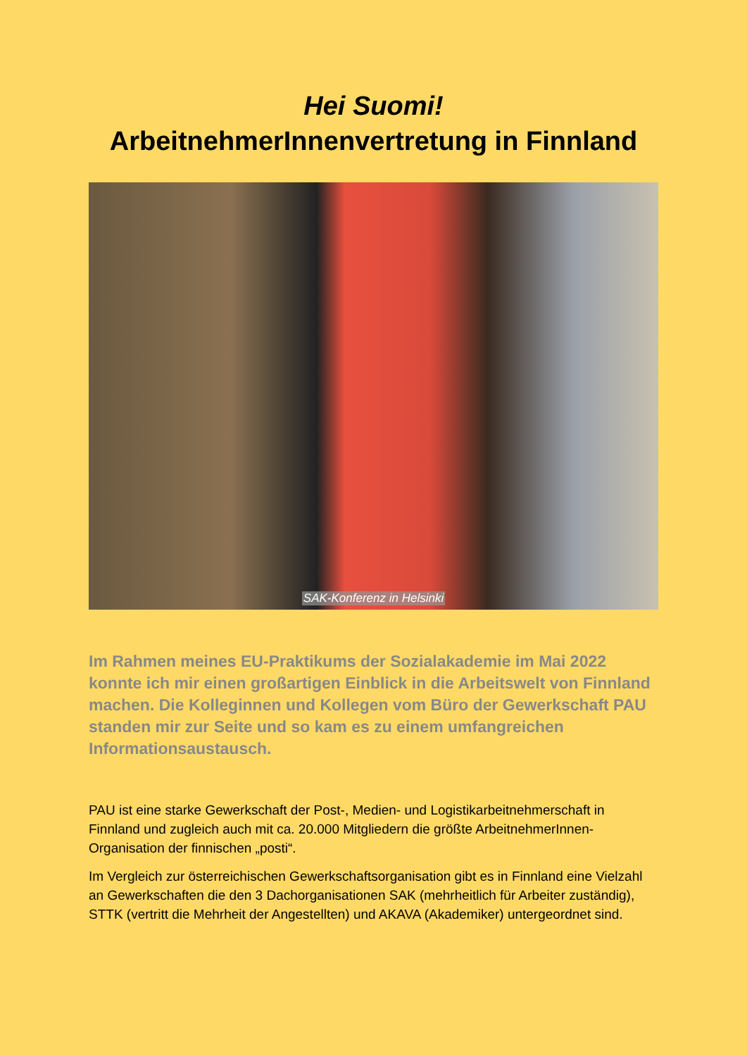Hei Suomi!
ArbeitnehmerInnenvertretung in Finnland
SAK-Konferenz in Helsinki
Im Rahmen meines EU-Praktikums der Sozialakademie im Mai 2022 konnte ich mir einen großartigen Einblick in die Arbeitswelt von Finnland machen. Die Kolleginnen und Kollegen vom Büro der Gewerkschaft PAU standen mir zur Seite und so kam es zu einem umfangreichen Informationsaustausch.
PAU ist eine starke Gewerkschaft der Post-, Medien- und Logistikarbeitnehmerschaft in Finnland und zugleich auch mit ca. 20.000 Mitgliedern die größte ArbeitnehmerInnen-Organisation der finnischen „posti“.
Im Vergleich zur österreichischen Gewerkschaftsorganisation gibt es in Finnland eine Vielzahl an Gewerkschaften die den 3 Dachorganisationen SAK (mehrheitlich für Arbeiter zuständig), STTK (vertritt die Mehrheit der Angestellten) und AKAVA (Akademiker) untergeordnet sind.